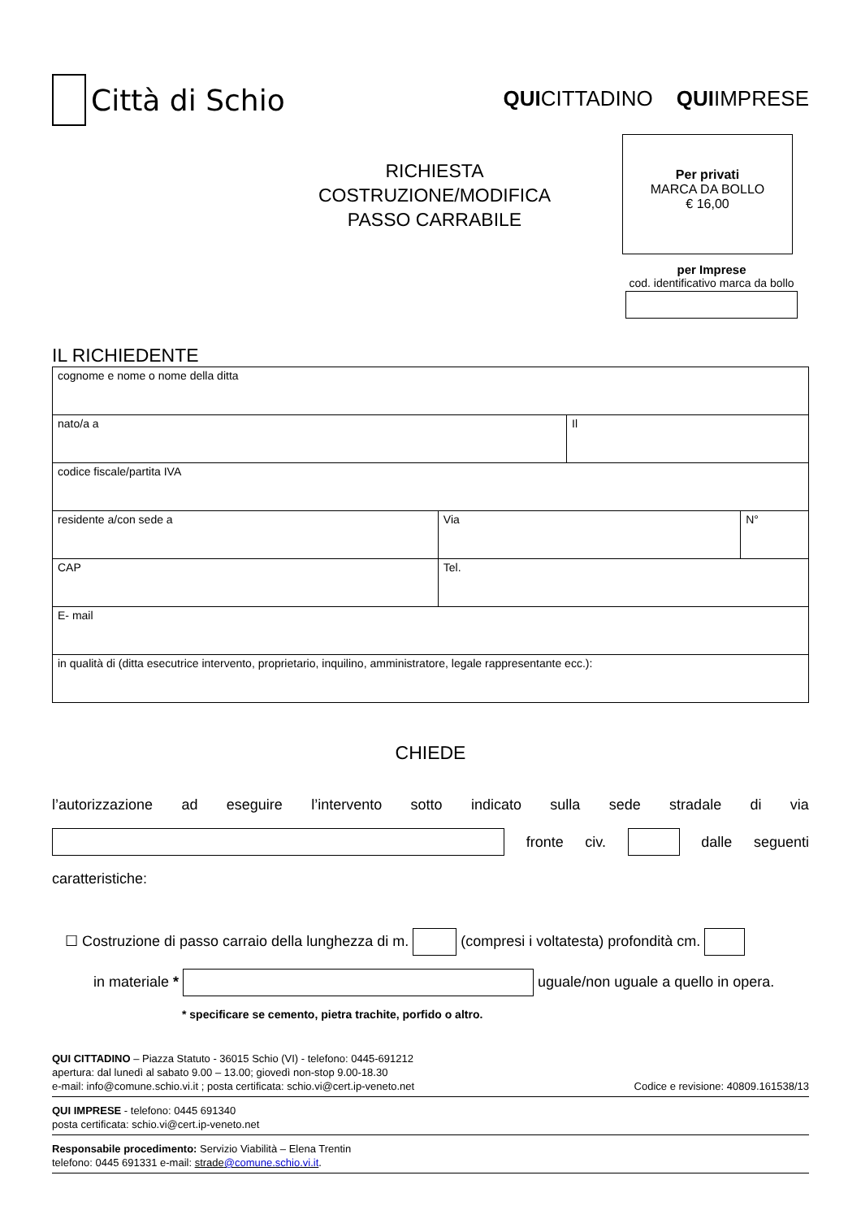Città di Schio
QUICITTADINO QUIIMPRESE
RICHIESTA
COSTRUZIONE/MODIFICA
PASSO CARRABILE
Per privati
MARCA DA BOLLO
€ 16,00
per Imprese
cod. identificativo marca da bollo
IL RICHIEDENTE
| cognome e nome o nome della ditta | | | |
| nato/a a | | Il | |
| codice fiscale/partita IVA | | | |
| residente a/con sede a | Via | | N° |
| CAP | Tel. | | |
| E- mail | | | |
| in qualità di (ditta esecutrice intervento, proprietario, inquilino, amministratore, legale rappresentante ecc.): | | | |
CHIEDE
l’autorizzazione ad eseguire l’intervento sotto indicato sulla sede stradale di via
fronte civ. dalle seguenti
caratteristiche:
☐ Costruzione di passo carraio della lunghezza di m. (compresi i voltatesta) profondità cm.
in materiale * uguale/non uguale a quello in opera.
* specificare se cemento, pietra trachite, porfido o altro.
QUI CITTADINO – Piazza Statuto - 36015 Schio (VI) - telefono: 0445-691212
apertura: dal lunedì al sabato 9.00 – 13.00; giovedì non-stop 9.00-18.30
e-mail: info@comune.schio.vi.it ; posta certificata: schio.vi@cert.ip-veneto.net Codice e revisione: 40809.161538/13
QUI IMPRESE - telefono: 0445 691340
posta certificata: schio.vi@cert.ip-veneto.net
Responsabile procedimento: Servizio Viabilità – Elena Trentin
telefono: 0445 691331 e-mail: strade@comune.schio.vi.it.